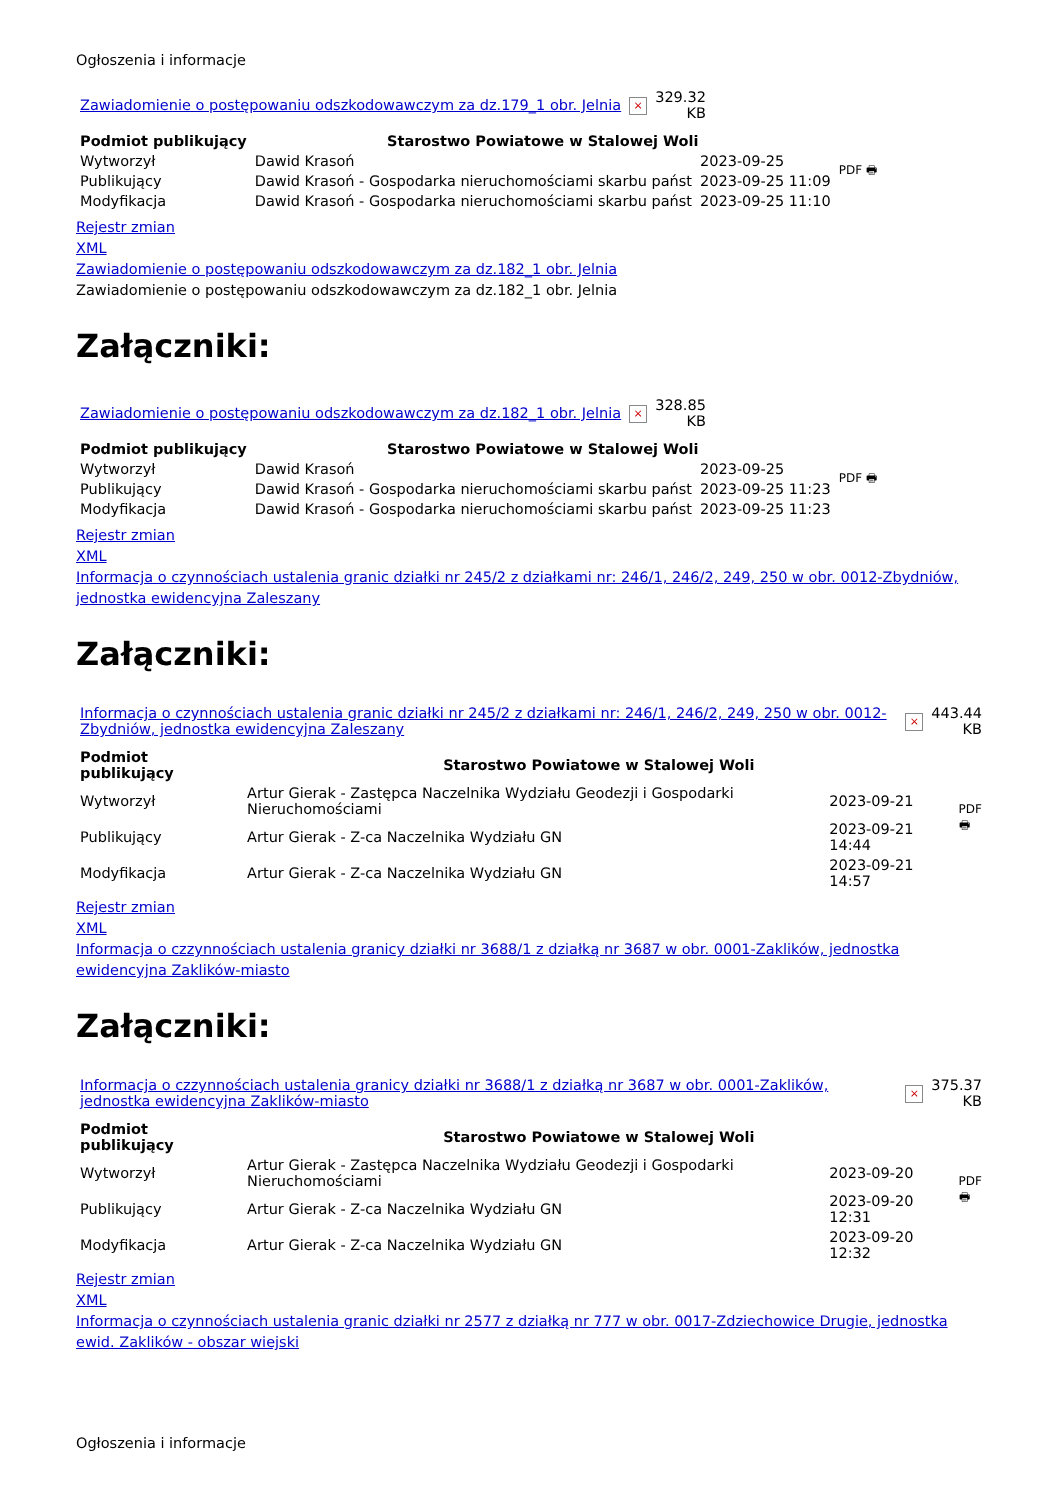Ogłoszenia i informacje
| Zawiadomienie o postępowaniu odszkodowawczym za dz.179_1 obr. Jelnia | × | 329.32 KB |
| Podmiot publikujący | Starostwo Powiatowe w Stalowej Woli | | PDF 🖶 |
| Wytworzył | Dawid Krasoń | 2023-09-25 | |
| Publikujący | Dawid Krasoń - Gospodarka nieruchomościami skarbu państ | 2023-09-25 11:09 | |
| Modyfikacja | Dawid Krasoń - Gospodarka nieruchomościami skarbu państ | 2023-09-25 11:10 | |
Rejestr zmian
XML
Zawiadomienie o postępowaniu odszkodowawczym za dz.182_1 obr. Jelnia
Zawiadomienie o postępowaniu odszkodowawczym za dz.182_1 obr. Jelnia
Załączniki:
| Zawiadomienie o postępowaniu odszkodowawczym za dz.182_1 obr. Jelnia | × | 328.85 KB |
| Podmiot publikujący | Starostwo Powiatowe w Stalowej Woli | | PDF 🖶 |
| Wytworzył | Dawid Krasoń | 2023-09-25 | |
| Publikujący | Dawid Krasoń - Gospodarka nieruchomościami skarbu państ | 2023-09-25 11:23 | |
| Modyfikacja | Dawid Krasoń - Gospodarka nieruchomościami skarbu państ | 2023-09-25 11:23 | |
Rejestr zmian
XML
Informacja o czynnościach ustalenia granic działki nr 245/2 z działkami nr: 246/1, 246/2, 249, 250 w obr. 0012-Zbydniów, jednostka ewidencyjna Zaleszany
Załączniki:
| Informacja o czynnościach ustalenia granic działki nr 245/2 z działkami nr: 246/1, 246/2, 249, 250 w obr. 0012-Zbydniów, jednostka ewidencyjna Zaleszany | × | 443.44 KB |
| Podmiot publikujący | Starostwo Powiatowe w Stalowej Woli | | PDF 🖶 |
| Wytworzył | Artur Gierak - Zastępca Naczelnika Wydziału Geodezji i Gospodarki Nieruchomościami | 2023-09-21 | |
| Publikujący | Artur Gierak - Z-ca Naczelnika Wydziału GN | 2023-09-21 14:44 | |
| Modyfikacja | Artur Gierak - Z-ca Naczelnika Wydziału GN | 2023-09-21 14:57 | |
Rejestr zmian
XML
Informacja o czzynnościach ustalenia granicy działki nr 3688/1 z działką nr 3687 w obr. 0001-Zaklików, jednostka ewidencyjna Zaklików-miasto
Załączniki:
| Informacja o czzynnościach ustalenia granicy działki nr 3688/1 z działką nr 3687 w obr. 0001-Zaklików, jednostka ewidencyjna Zaklików-miasto | × | 375.37 KB |
| Podmiot publikujący | Starostwo Powiatowe w Stalowej Woli | | PDF 🖶 |
| Wytworzył | Artur Gierak - Zastępca Naczelnika Wydziału Geodezji i Gospodarki Nieruchomościami | 2023-09-20 | |
| Publikujący | Artur Gierak - Z-ca Naczelnika Wydziału GN | 2023-09-20 12:31 | |
| Modyfikacja | Artur Gierak - Z-ca Naczelnika Wydziału GN | 2023-09-20 12:32 | |
Rejestr zmian
XML
Informacja o czynnościach ustalenia granic działki nr 2577 z działką nr 777 w obr. 0017-Zdziechowice Drugie, jednostka ewid. Zaklików - obszar wiejski
Ogłoszenia i informacje